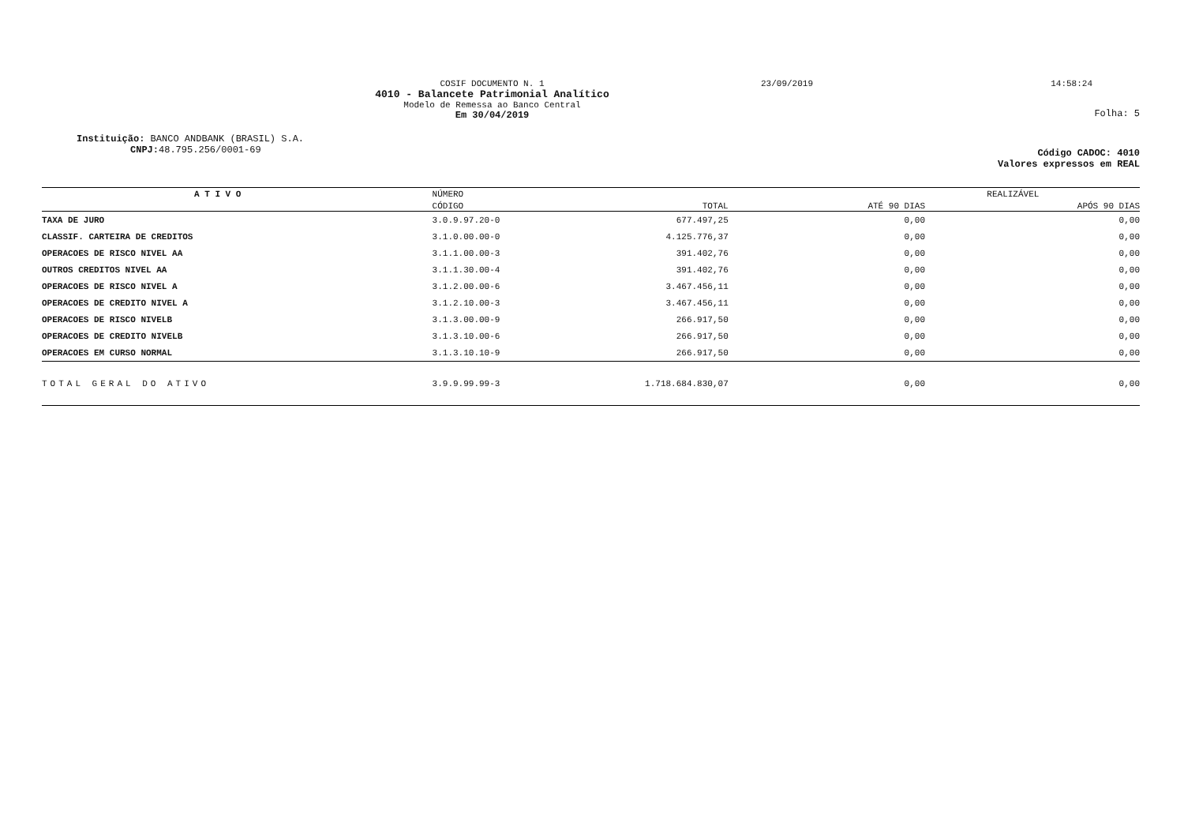COSIF DOCUMENTO N. 1
4010 - Balancete Patrimonial Analítico
Modelo de Remessa ao Banco Central
Em 30/04/2019
23/09/2019 14:58:24
Folha: 5
Instituição: BANCO ANDBANK (BRASIL) S.A.
CNPJ: 48.795.256/0001-69
Código CADOC: 4010
Valores expressos em REAL
| A T I V O | NÚMERO | | REALIZÁVEL | |
| --- | --- | --- | --- | --- |
| | CÓDIGO | TOTAL | ATÉ 90 DIAS | APÓS 90 DIAS |
| TAXA DE JURO | 3.0.9.97.20-0 | 677.497,25 | 0,00 | 0,00 |
| CLASSIF. CARTEIRA DE CREDITOS | 3.1.0.00.00-0 | 4.125.776,37 | 0,00 | 0,00 |
| OPERACOES DE RISCO NIVEL AA | 3.1.1.00.00-3 | 391.402,76 | 0,00 | 0,00 |
| OUTROS CREDITOS NIVEL AA | 3.1.1.30.00-4 | 391.402,76 | 0,00 | 0,00 |
| OPERACOES DE RISCO NIVEL A | 3.1.2.00.00-6 | 3.467.456,11 | 0,00 | 0,00 |
| OPERACOES DE CREDITO NIVEL A | 3.1.2.10.00-3 | 3.467.456,11 | 0,00 | 0,00 |
| OPERACOES DE RISCO NIVELB | 3.1.3.00.00-9 | 266.917,50 | 0,00 | 0,00 |
| OPERACOES DE CREDITO NIVELB | 3.1.3.10.00-6 | 266.917,50 | 0,00 | 0,00 |
| OPERACOES EM CURSO NORMAL | 3.1.3.10.10-9 | 266.917,50 | 0,00 | 0,00 |
| TOTAL GERAL DO ATIVO | 3.9.9.99.99-3 | 1.718.684.830,07 | 0,00 | 0,00 |